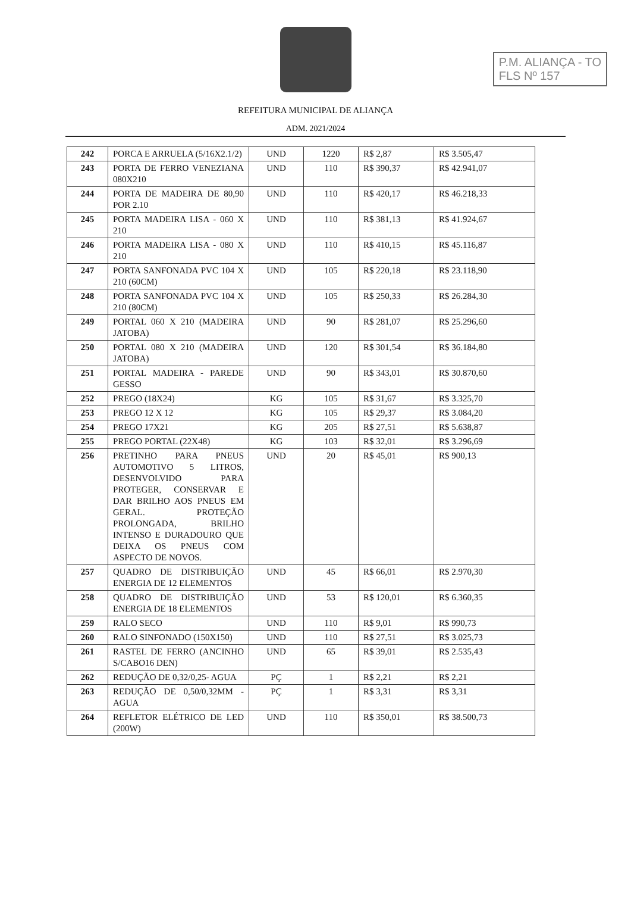P.M. ALIANÇA - TO
FLS Nº 157
REFEITURA MUNICIPAL DE ALIANÇA
ADM. 2021/2024
| 242 | PORCA E ARRUELA (5/16X2.1/2) | UND | 1220 | R$ 2,87 | R$ 3.505,47 |
| 243 | PORTA DE FERRO VENEZIANA 080X210 | UND | 110 | R$ 390,37 | R$ 42.941,07 |
| 244 | PORTA DE MADEIRA DE 80,90 POR 2.10 | UND | 110 | R$ 420,17 | R$ 46.218,33 |
| 245 | PORTA MADEIRA LISA - 060 X 210 | UND | 110 | R$ 381,13 | R$ 41.924,67 |
| 246 | PORTA MADEIRA LISA - 080 X 210 | UND | 110 | R$ 410,15 | R$ 45.116,87 |
| 247 | PORTA SANFONADA PVC 104 X 210 (60CM) | UND | 105 | R$ 220,18 | R$ 23.118,90 |
| 248 | PORTA SANFONADA PVC 104 X 210 (80CM) | UND | 105 | R$ 250,33 | R$ 26.284,30 |
| 249 | PORTAL 060 X 210 (MADEIRA JATOBA) | UND | 90 | R$ 281,07 | R$ 25.296,60 |
| 250 | PORTAL 080 X 210 (MADEIRA JATOBA) | UND | 120 | R$ 301,54 | R$ 36.184,80 |
| 251 | PORTAL MADEIRA - PAREDE GESSO | UND | 90 | R$ 343,01 | R$ 30.870,60 |
| 252 | PREGO (18X24) | KG | 105 | R$ 31,67 | R$ 3.325,70 |
| 253 | PREGO 12 X 12 | KG | 105 | R$ 29,37 | R$ 3.084,20 |
| 254 | PREGO 17X21 | KG | 205 | R$ 27,51 | R$ 5.638,87 |
| 255 | PREGO PORTAL (22X48) | KG | 103 | R$ 32,01 | R$ 3.296,69 |
| 256 | PRETINHO PARA PNEUS AUTOMOTIVO 5 LITROS, DESENVOLVIDO PARA PROTEGER, CONSERVAR E DAR BRILHO AOS PNEUS EM GERAL. PROTEÇÃO PROLONGADA, BRILHO INTENSO E DURADOURO QUE DEIXA OS PNEUS COM ASPECTO DE NOVOS. | UND | 20 | R$ 45,01 | R$ 900,13 |
| 257 | QUADRO DE DISTRIBUIÇÃO ENERGIA DE 12 ELEMENTOS | UND | 45 | R$ 66,01 | R$ 2.970,30 |
| 258 | QUADRO DE DISTRIBUIÇÃO ENERGIA DE 18 ELEMENTOS | UND | 53 | R$ 120,01 | R$ 6.360,35 |
| 259 | RALO SECO | UND | 110 | R$ 9,01 | R$ 990,73 |
| 260 | RALO SINFONADO (150X150) | UND | 110 | R$ 27,51 | R$ 3.025,73 |
| 261 | RASTEL DE FERRO (ANCINHO S/CABO16 DEN) | UND | 65 | R$ 39,01 | R$ 2.535,43 |
| 262 | REDUÇÃO DE 0,32/0,25- AGUA | PÇ | 1 | R$ 2,21 | R$ 2,21 |
| 263 | REDUÇÃO DE 0,50/0,32MM - AGUA | PÇ | 1 | R$ 3,31 | R$ 3,31 |
| 264 | REFLETOR ELÉTRICO DE LED (200W) | UND | 110 | R$ 350,01 | R$ 38.500,73 |